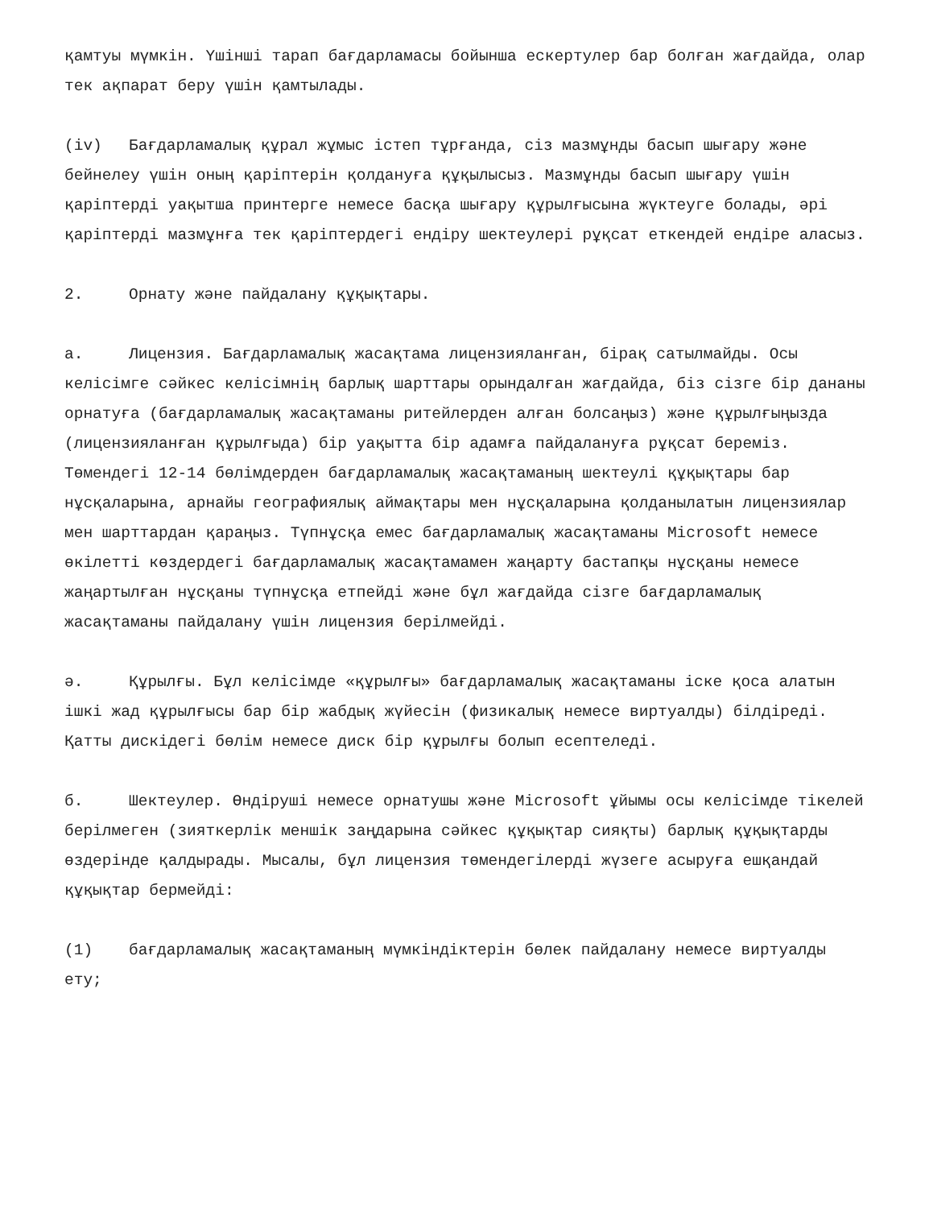қамтуы мүмкін. Үшінші тарап бағдарламасы бойынша ескертулер бар болған жағдайда, олар тек ақпарат беру үшін қамтылады.
(iv) Бағдарламалық құрал жұмыс істеп тұрғанда, сіз мазмұнды басып шығару және бейнелеу үшін оның қаріптерін қолдануға құқылысыз. Мазмұнды басып шығару үшін қаріптерді уақытша принтерге немесе басқа шығару құрылғысына жүктеуге болады, әрі қаріптерді мазмұнға тек қаріптердегі ендіру шектеулері рұқсат еткендей ендіре аласыз.
2. Орнату және пайдалану құқықтары.
а. Лицензия. Бағдарламалық жасақтама лицензияланған, бірақ сатылмайды. Осы келісімге сәйкес келісімнің барлық шарттары орындалған жағдайда, біз сізге бір дананы орнатуға (бағдарламалық жасақтаманы ритейлерден алған болсаңыз) және құрылғыңызда (лицензияланған құрылғыда) бір уақытта бір адамға пайдалануға рұқсат береміз. Төмендегі 12-14 бөлімдерден бағдарламалық жасақтаманың шектеулі құқықтары бар нұсқаларына, арнайы географиялық аймақтары мен нұсқаларына қолданылатын лицензиялар мен шарттардан қараңыз. Түпнұсқа емес бағдарламалық жасақтаманы Microsoft немесе өкілетті көздердегі бағдарламалық жасақтамамен жаңарту бастапқы нұсқаны немесе жаңартылған нұсқаны түпнұсқа етпейді және бұл жағдайда сізге бағдарламалық жасақтаманы пайдалану үшін лицензия берілмейді.
ә. Құрылғы. Бұл келісімде «құрылғы» бағдарламалық жасақтаманы іске қоса алатын ішкі жад құрылғысы бар бір жабдық жүйесін (физикалық немесе виртуалды) білдіреді. Қатты дискідегі бөлім немесе диск бір құрылғы болып есептеледі.
б. Шектеулер. Өндіруші немесе орнатушы және Microsoft ұйымы осы келісімде тікелей берілмеген (зияткерлік меншік заңдарына сәйкес құқықтар сияқты) барлық құқықтарды өздерінде қалдырады. Мысалы, бұл лицензия төмендегілерді жүзеге асыруға ешқандай құқықтар бермейді:
(1) бағдарламалық жасақтаманың мүмкіндіктерін бөлек пайдалану немесе виртуалды ету;